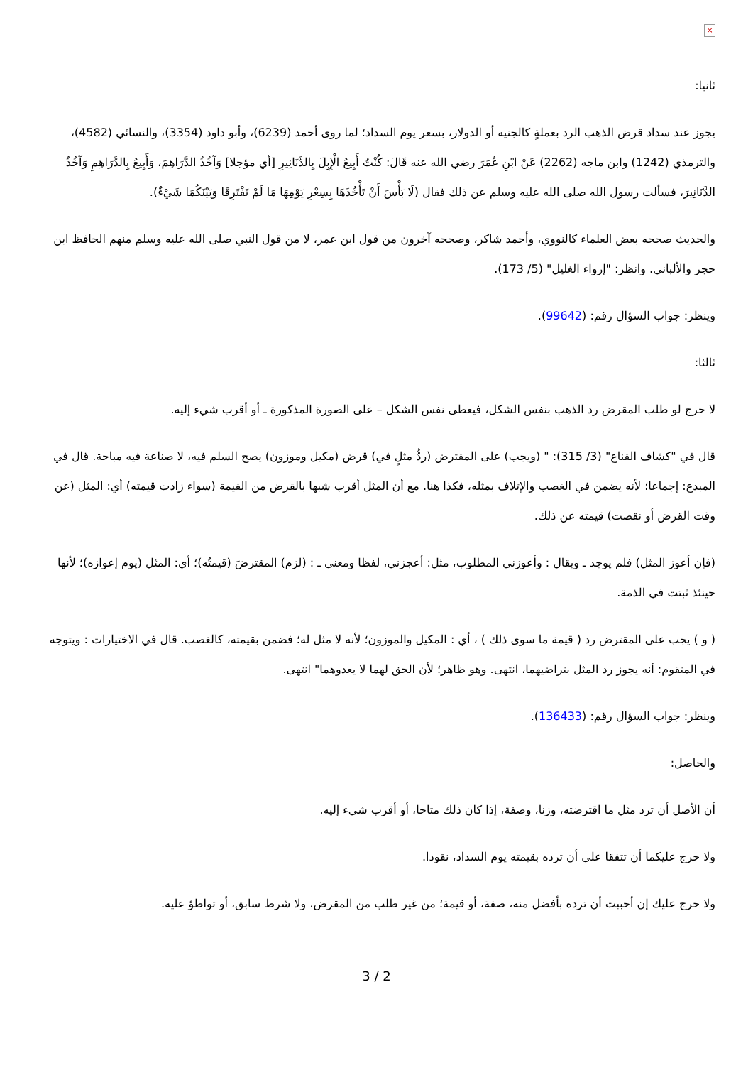×
ثانيا:
يجوز عند سداد قرض الذهب الرد بعملةٍ كالجنيه أو الدولار، بسعر يوم السداد؛ لما روى أحمد (6239)، وأبو داود (3354)، والنسائي (4582)، والترمذي (1242) وابن ماجه (2262) عَنْ ابْنِ عُمَرَ رضي الله عنه قَالَ: كُنْتُ أَبِيعُ الْإِبِلَ بِالدَّنَانِيرِ [أي مؤجلا] وَآخُذُ الدَّرَاهِمَ، وَأَبِيعُ بِالدَّرَاهِمِ وَآخُذُ الدَّنَانِيرَ، فسألت رسول الله صلى الله عليه وسلم عن ذلك فقال (لَا بَأْسَ أَنْ تَأْخُذَهَا بِسِعْرِ يَوْمِهَا مَا لَمْ تَفْتَرِقَا وَبَيْنَكُمَا شَيْءٌ).
والحديث صححه بعض العلماء كالنووي، وأحمد شاكر، وصححه آخرون من قول ابن عمر، لا من قول النبي صلى الله عليه وسلم منهم الحافظ ابن حجر والألباني. وانظر: "إرواء الغليل" (5/ 173).
وينظر: جواب السؤال رقم: (99642).
ثالثا:
لا حرج لو طلب المقرض رد الذهب بنفس الشكل، فيعطى نفس الشكل – على الصورة المذكورة ـ أو أقرب شيء إليه.
قال في "كشاف القناع" (3/ 315): " (ويجب) على المقترض (ردُّ مثلٍ في) قرض (مكيل وموزون) يصح السلم فيه، لا صناعة فيه مباحة. قال في المبدع: إجماعا؛ لأنه يضمن في الغصب والإتلاف بمثله، فكذا هنا. مع أن المثل أقرب شبها بالقرض من القيمة (سواء زادت قيمته) أي: المثل (عن وقت القرض أو نقصت) قيمته عن ذلك.
(فإن أعوز المثل) فلم يوجد ـ ويقال : وأعوزني المطلوب، مثل: أعجزني، لفظا ومعنى ـ : (لزم) المقترضَ (قيمتُه)؛ أي: المثل (يوم إعوازه)؛ لأنها حينئذ ثبتت في الذمة.
( و ) يجب على المقترض رد ( قيمة ما سوى ذلك ) ، أي : المكيل والموزون؛ لأنه لا مثل له؛ فضمن بقيمته، كالغصب. قال في الاختيارات : ويتوجه في المتقوم: أنه يجوز رد المثل بتراضيهما، انتهى. وهو ظاهر؛ لأن الحق لهما لا يعدوهما" انتهى.
وينظر: جواب السؤال رقم: (136433).
والحاصل:
أن الأصل أن ترد مثل ما اقترضته، وزنا، وصفة، إذا كان ذلك متاحا، أو أقرب شيء إليه.
ولا حرج عليكما أن تتفقا على أن ترده بقيمته يوم السداد، نقودا.
ولا حرج عليك إن أحببت أن ترده بأفضل منه، صفة، أو قيمة؛ من غير طلب من المقرض، ولا شرط سابق، أو تواطؤ عليه.
3 / 2